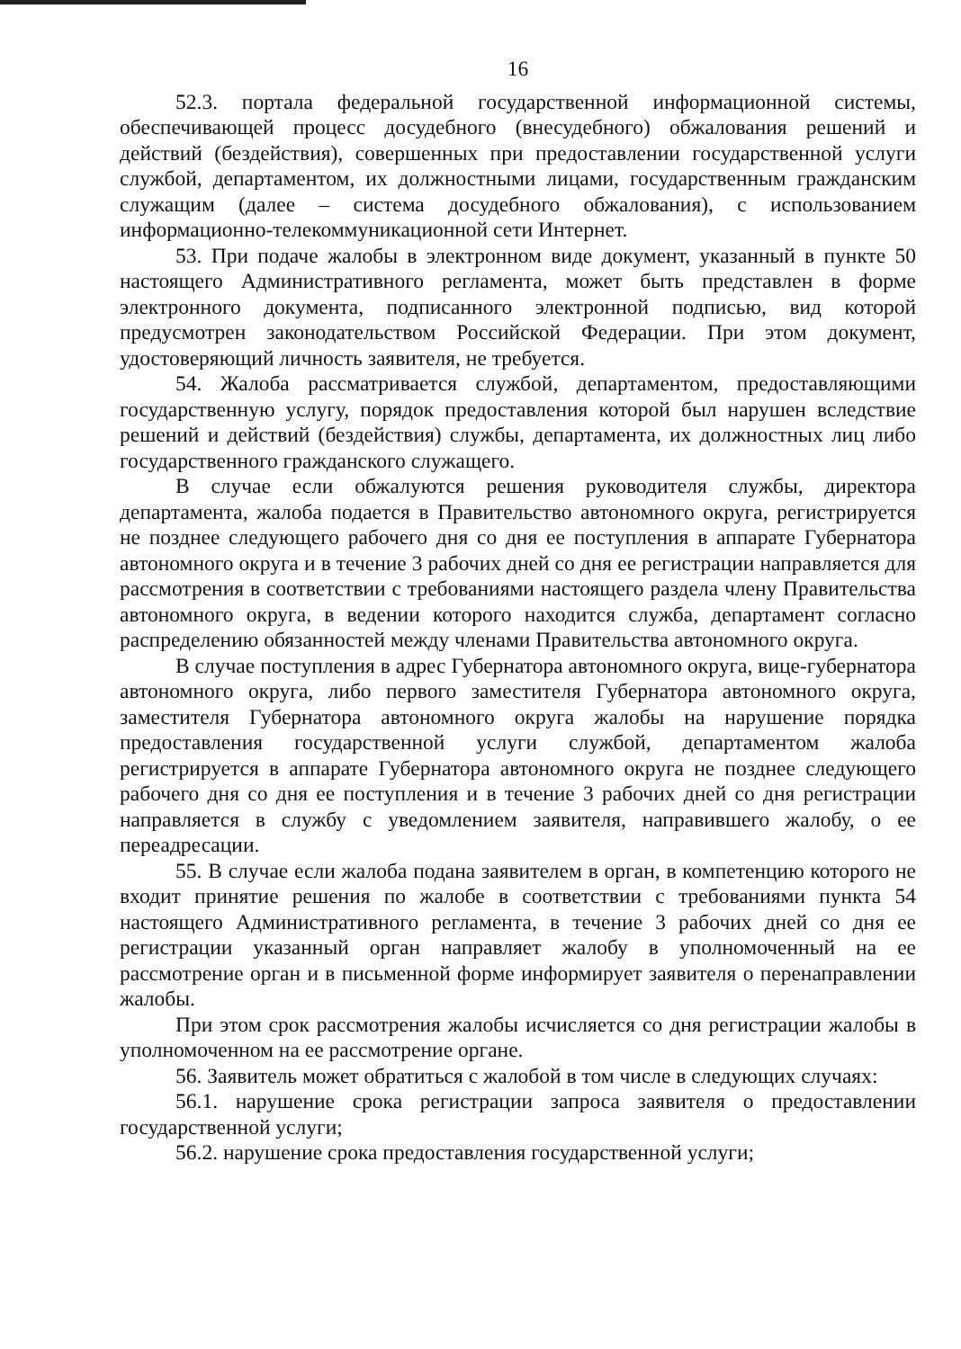16
52.3. портала федеральной государственной информационной системы, обеспечивающей процесс досудебного (внесудебного) обжалования решений и действий (бездействия), совершенных при предоставлении государственной услуги службой, департаментом, их должностными лицами, государственным гражданским служащим (далее – система досудебного обжалования), с использованием информационно-телекоммуникационной сети Интернет.
53. При подаче жалобы в электронном виде документ, указанный в пункте 50 настоящего Административного регламента, может быть представлен в форме электронного документа, подписанного электронной подписью, вид которой предусмотрен законодательством Российской Федерации. При этом документ, удостоверяющий личность заявителя, не требуется.
54. Жалоба рассматривается службой, департаментом, предоставляющими государственную услугу, порядок предоставления которой был нарушен вследствие решений и действий (бездействия) службы, департамента, их должностных лиц либо государственного гражданского служащего.
В случае если обжалуются решения руководителя службы, директора департамента, жалоба подается в Правительство автономного округа, регистрируется не позднее следующего рабочего дня со дня ее поступления в аппарате Губернатора автономного округа и в течение 3 рабочих дней со дня ее регистрации направляется для рассмотрения в соответствии с требованиями настоящего раздела члену Правительства автономного округа, в ведении которого находится служба, департамент согласно распределению обязанностей между членами Правительства автономного округа.
В случае поступления в адрес Губернатора автономного округа, вице-губернатора автономного округа, либо первого заместителя Губернатора автономного округа, заместителя Губернатора автономного округа жалобы на нарушение порядка предоставления государственной услуги службой, департаментом жалоба регистрируется в аппарате Губернатора автономного округа не позднее следующего рабочего дня со дня ее поступления и в течение 3 рабочих дней со дня регистрации направляется в службу с уведомлением заявителя, направившего жалобу, о ее переадресации.
55. В случае если жалоба подана заявителем в орган, в компетенцию которого не входит принятие решения по жалобе в соответствии с требованиями пункта 54 настоящего Административного регламента, в течение 3 рабочих дней со дня ее регистрации указанный орган направляет жалобу в уполномоченный на ее рассмотрение орган и в письменной форме информирует заявителя о перенаправлении жалобы.
При этом срок рассмотрения жалобы исчисляется со дня регистрации жалобы в уполномоченном на ее рассмотрение органе.
56. Заявитель может обратиться с жалобой в том числе в следующих случаях:
56.1. нарушение срока регистрации запроса заявителя о предоставлении государственной услуги;
56.2. нарушение срока предоставления государственной услуги;